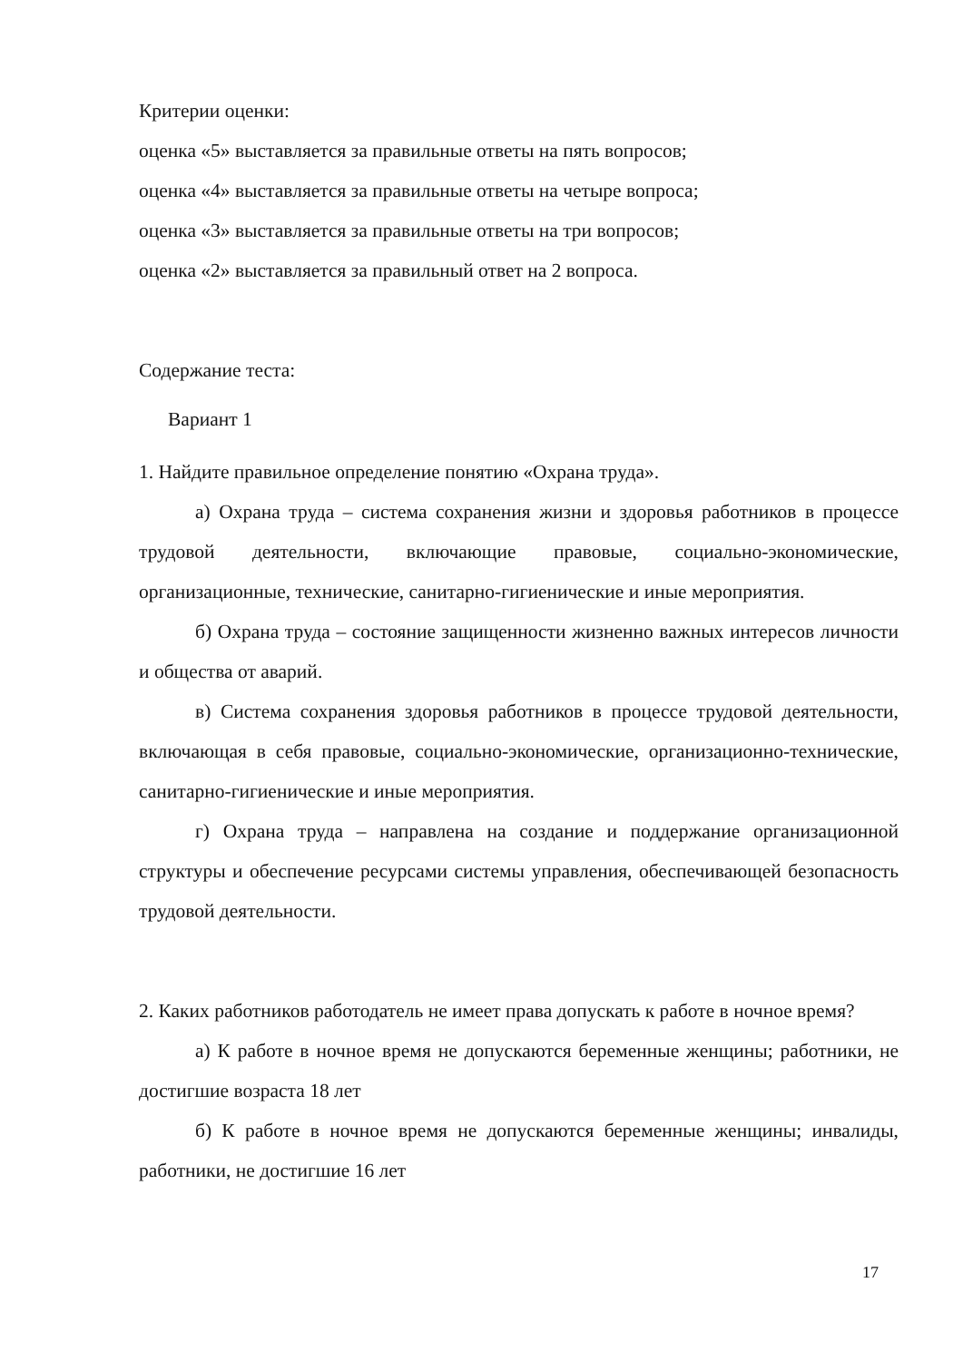Критерии оценки:
оценка «5» выставляется за правильные ответы на пять вопросов;
оценка «4» выставляется за правильные ответы на четыре вопроса;
оценка «3» выставляется за правильные ответы на три вопросов;
оценка «2» выставляется за правильный ответ на 2 вопроса.
Содержание теста:
Вариант 1
1. Найдите правильное определение понятию «Охрана труда».
а) Охрана труда – система сохранения жизни и здоровья работников в процессе трудовой деятельности, включающие правовые, социально-экономические, организационные, технические, санитарно-гигиенические и иные мероприятия.
б) Охрана труда – состояние защищенности жизненно важных интересов личности и общества от аварий.
в) Система сохранения здоровья работников в процессе трудовой деятельности, включающая в себя правовые, социально-экономические, организационно-технические, санитарно-гигиенические и иные мероприятия.
г) Охрана труда – направлена на создание и поддержание организационной структуры и обеспечение ресурсами системы управления, обеспечивающей безопасность трудовой деятельности.
2. Каких работников работодатель не имеет права допускать к работе в ночное время?
а) К работе в ночное время не допускаются беременные женщины; работники, не достигшие возраста 18 лет
б) К работе в ночное время не допускаются беременные женщины; инвалиды, работники, не достигшие 16 лет
17